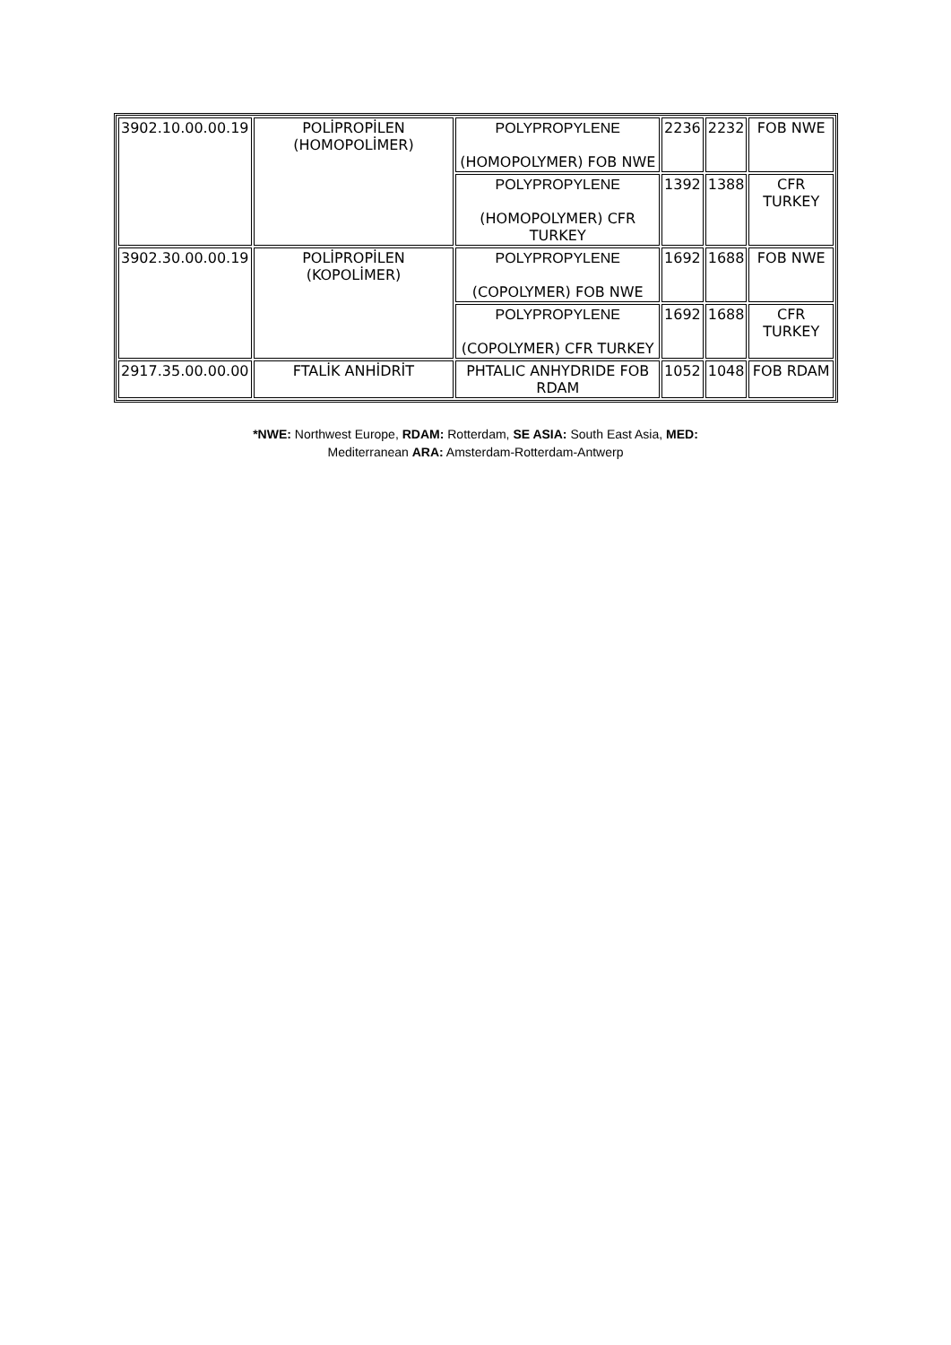| 3902.10.00.00.19 | POLİPROPİLEN (HOMOPOLİMER) | POLYPROPYLENE (HOMOPOLYMER) FOB NWE | 2236 | 2232 | FOB NWE |
| | | POLYPROPYLENE (HOMOPOLYMER) CFR TURKEY | 1392 | 1388 | CFR TURKEY |
| 3902.30.00.00.19 | POLİPROPİLEN (KOPOLİMER) | POLYPROPYLENE (COPOLYMER) FOB NWE | 1692 | 1688 | FOB NWE |
| | | POLYPROPYLENE (COPOLYMER) CFR TURKEY | 1692 | 1688 | CFR TURKEY |
| 2917.35.00.00.00 | FTALİK ANHİDRİT | PHTALIC ANHYDRIDE FOB RDAM | 1052 | 1048 | FOB RDAM |
*NWE: Northwest Europe, RDAM: Rotterdam, SE ASIA: South East Asia, MED: Mediterranean ARA: Amsterdam-Rotterdam-Antwerp